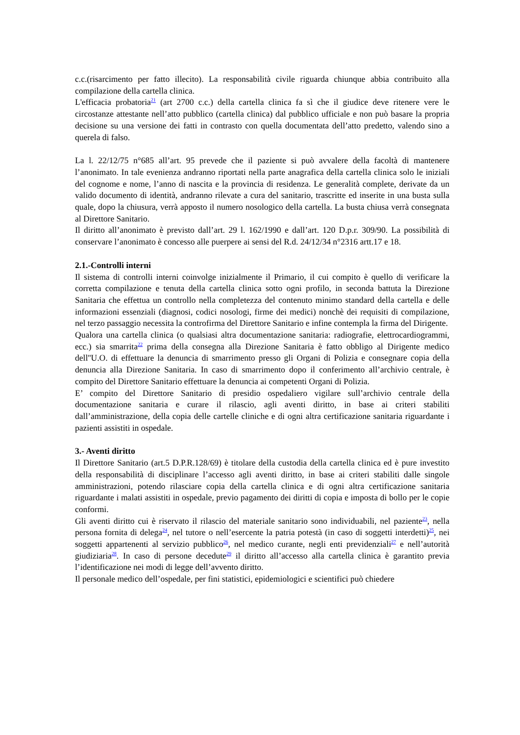c.c.(risarcimento per fatto illecito). La responsabilità civile riguarda chiunque abbia contribuito alla compilazione della cartella clinica.
L'efficacia probatoria<sup>21</sup> (art 2700 c.c.) della cartella clinica fa sì che il giudice deve ritenere vere le circostanze attestante nell’atto pubblico (cartella clinica) dal pubblico ufficiale e non può basare la propria decisione su una versione dei fatti in contrasto con quella documentata dell’atto predetto, valendo sino a querela di falso.
La l. 22/12/75 n°685 all’art. 95 prevede che il paziente si può avvalere della facoltà di mantenere l’anonimato. In tale evenienza andranno riportati nella parte anagrafica della cartella clinica solo le iniziali del cognome e nome, l’anno di nascita e la provincia di residenza. Le generalità complete, derivate da un valido documento di identità, andranno rilevate a cura del sanitario, trascritte ed inserite in una busta sulla quale, dopo la chiusura, verrà apposto il numero nosologico della cartella. La busta chiusa verrà consegnata al Direttore Sanitario.
Il diritto all’anonimato è previsto dall’art. 29 l. 162/1990 e dall’art. 120 D.p.r. 309/90. La possibilità di conservare l’anonimato è concesso alle puerpere ai sensi del R.d. 24/12/34 n°2316 artt.17 e 18.
2.1.-Controlli interni
Il sistema di controlli interni coinvolge inizialmente il Primario, il cui compito è quello di verificare la corretta compilazione e tenuta della cartella clinica sotto ogni profilo, in seconda battuta la Direzione Sanitaria che effettua un controllo nella completezza del contenuto minimo standard della cartella e delle informazioni essenziali (diagnosi, codici nosologi, firme dei medici) nonchè dei requisiti di compilazione, nel terzo passaggio necessita la controfirma del Direttore Sanitario e infine contempla la firma del Dirigente.
Qualora una cartella clinica (o qualsiasi altra documentazione sanitaria: radiografie, elettrocardiogrammi, ecc.) sia smarrita<sup>22</sup> prima della consegna alla Direzione Sanitaria è fatto obbligo al Dirigente medico dell''U.O. di effettuare la denuncia di smarrimento presso gli Organi di Polizia e consegnare copia della denuncia alla Direzione Sanitaria. In caso di smarrimento dopo il conferimento all’archivio centrale, è compito del Direttore Sanitario effettuare la denuncia ai competenti Organi di Polizia.
E’ compito del Direttore Sanitario di presidio ospedaliero vigilare sull’archivio centrale della documentazione sanitaria e curare il rilascio, agli aventi diritto, in base ai criteri stabiliti dall’amministrazione, della copia delle cartelle cliniche e di ogni altra certificazione sanitaria riguardante i pazienti assistiti in ospedale.
3.- Aventi diritto
Il Direttore Sanitario (art.5 D.P.R.128/69) è titolare della custodia della cartella clinica ed è pure investito della responsabilità di disciplinare l’accesso agli aventi diritto, in base ai criteri stabiliti dalle singole amministrazioni, potendo rilasciare copia della cartella clinica e di ogni altra certificazione sanitaria riguardante i malati assistiti in ospedale, previo pagamento dei diritti di copia e imposta di bollo per le copie conformi.
Gli aventi diritto cui è riservato il rilascio del materiale sanitario sono individuabili, nel paziente<sup>23</sup>, nella persona fornita di delega<sup>24</sup>, nel tutore o nell’esercente la patria potestà (in caso di soggetti interdetti)<sup>25</sup>, nei soggetti appartenenti al servizio pubblico<sup>26</sup>, nel medico curante, negli enti previdenziali<sup>27</sup> e nell’autorità giudiziaria<sup>28</sup>. In caso di persone decedute<sup>29</sup> il diritto all’accesso alla cartella clinica è garantito previa l’identificazione nei modi di legge dell’avvento diritto.
Il personale medico dell’ospedale, per fini statistici, epidemiologici e scientifici può chiedere